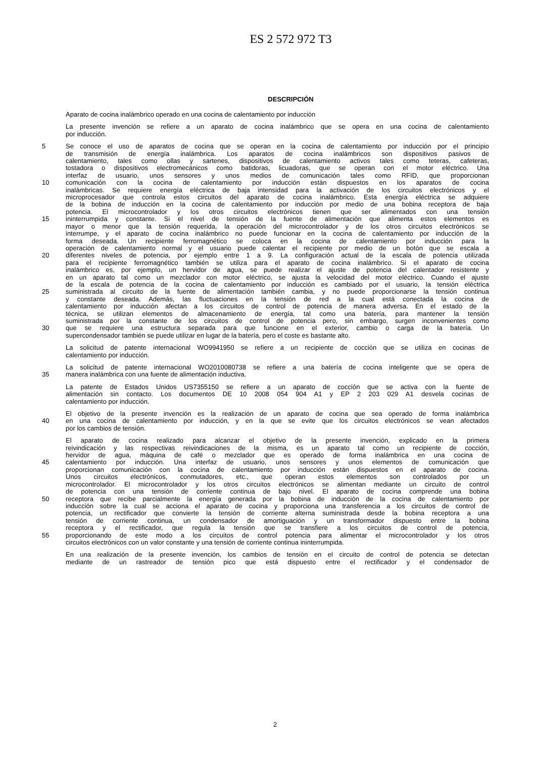ES 2 572 972 T3
DESCRIPCIÓN
Aparato de cocina inalámbrico operado en una cocina de calentamiento por inducción
La presente invención se refiere a un aparato de cocina inalámbrico que se opera en una cocina de calentamiento
por inducción.
5 Se conoce el uso de aparatos de cocina que se operan en la cocina de calentamiento por inducción por el principio
de transmisión de energía inalámbrica. Los aparatos de cocina inalámbricos son dispositivos pasivos de
calentamiento, tales como ollas y sartenes, dispositivos de calentamiento activos tales como teteras, cafeteras,
tostadora o dispositivos electromecánicos como batidoras, licuadoras, que se operan con el motor eléctrico. Una
interfaz de usuario, unos sensores y unos medios de comunicación tales como RFID, que proporcionan
10 comunicación con la cocina de calentamiento por inducción están dispuestos en los aparatos de cocina
inalámbricas. Se requiere energía eléctrica de baja intensidad para la activación de los circuitos electrónicos y el
microprocesador que controla estos circuitos del aparato de cocina inalámbrico. Esta energía eléctrica se adquiere
de la bobina de inducción en la cocina de calentamiento por inducción por medio de una bobina receptora de baja
potencia. El microcontrolador y los otros circuitos electrónicos tienen que ser alimentados con una tensión
15 ininterrumpida y constante. Si el nivel de tensión de la fuente de alimentación que alimenta estos elementos es
mayor o menor que la tensión requerida, la operación del microcontrolador y de los otros circuitos electrónicos se
interrumpe, y el aparato de cocina inalámbrico no puede funcionar en la cocina de calentamiento por inducción de la
forma deseada. Un recipiente ferromagnético se coloca en la cocina de calentamiento por inducción para la
operación de calentamiento normal y el usuario puede calentar el recipiente por medio de un botón que se escala a
20 diferentes niveles de potencia, por ejemplo entre 1 a 9. La configuración actual de la escala de potencia utilizada
para el recipiente ferromagnético también se utiliza para el aparato de cocina inalámbrico. Si el aparato de cocina
inalámbrico es, por ejemplo, un hervidor de agua, se puede realizar el ajuste de potencia del calentador resistente y
en un aparato tal como un mezclador con motor eléctrico, se ajusta la velocidad del motor eléctrico. Cuando el ajuste
de la escala de potencia de la cocina de calentamiento por inducción es cambiado por el usuario, la tensión eléctrica
25 suministrada al circuito de la fuente de alimentación también cambia, y no puede proporcionarse la tensión continua
y constante deseada. Además, las fluctuaciones en la tensión de red a la cual está conectada la cocina de
calentamiento por inducción afectan a los circuitos de control de potencia de manera adversa. En el estado de la
técnica, se utilizan elementos de almacenamiento de energía, tal como una batería, para mantener la tensión
suministrada por la constante de los circuitos de control de potencia pero, sin embargo, surgen inconvenientes como
30 que se requiere una estructura separada para que funcione en el exterior, cambio o carga de la batería. Un
supercondensador también se puede utilizar en lugar de la batería, pero el coste es bastante alto.
La solicitud de patente internacional WO9941950 se refiere a un recipiente de cocción que se utiliza en cocinas de
calentamiento por inducción.
La solicitud de patente internacional WO2010080738 se refiere a una batería de cocina inteligente que se opera de
35 manera inalámbrica con una fuente de alimentación inductiva.
La patente de Estados Unidos US7355150 se refiere a un aparato de cocción que se activa con la fuente de
alimentación sin contacto. Los documentos DE 10 2008 054 904 A1 y EP 2 203 029 A1 desvela cocinas de
calentamiento por inducción.
El objetivo de la presente invención es la realización de un aparato de cocina que sea operado de forma inalámbrica
40 en una cocina de calentamiento por inducción, y en la que se evite que los circuitos electrónicos se vean afectados
por los cambios de tensión.
El aparato de cocina realizado para alcanzar el objetivo de la presente invención, explicado en la primera
reivindicación y las respectivas reivindicaciones de la misma, es un aparato tal como un recipiente de cocción,
hervidor de agua, máquina de café o mezclador que es operado de forma inalámbrica en una cocina de
45 calentamiento por inducción. Una interfaz de usuario, unos sensores y unos elementos de comunicación que
proporcionan comunicación con la cocina de calentamiento por inducción están dispuestos en el aparato de cocina.
Unos circuitos electrónicos, conmutadores, etc., que operan estos elementos son controlados por un
microcontrolador. El microcontrolador y los otros circuitos electrónicos se alimentan mediante un circuito de control
de potencia con una tensión de corriente continua de bajo nivel. El aparato de cocina comprende una bobina
50 receptora que recibe parcialmente la energía generada por la bobina de inducción de la cocina de calentamiento por
inducción sobre la cual se acciona el aparato de cocina y proporciona una transferencia a los circuitos de control de
potencia, un rectificador que convierte la tensión de corriente alterna suministrada desde la bobina receptora a una
tensión de corriente continua, un condensador de amortiguación y un transformador dispuesto entre la bobina
receptora y el rectificador, que regula la tensión que se transfiere a los circuitos de control de potencia,
55 proporcionando de este modo a los circuitos de control potencia para alimentar el microcontrolador y los otros
circuitos electrónicos con un valor constante y una tensión de corriente continua ininterrumpida.
En una realización de la presente invención, los cambios de tensión en el circuito de control de potencia se detectan
mediante de un rastreador de tensión pico que está dispuesto entre el rectificador y el condensador de
2